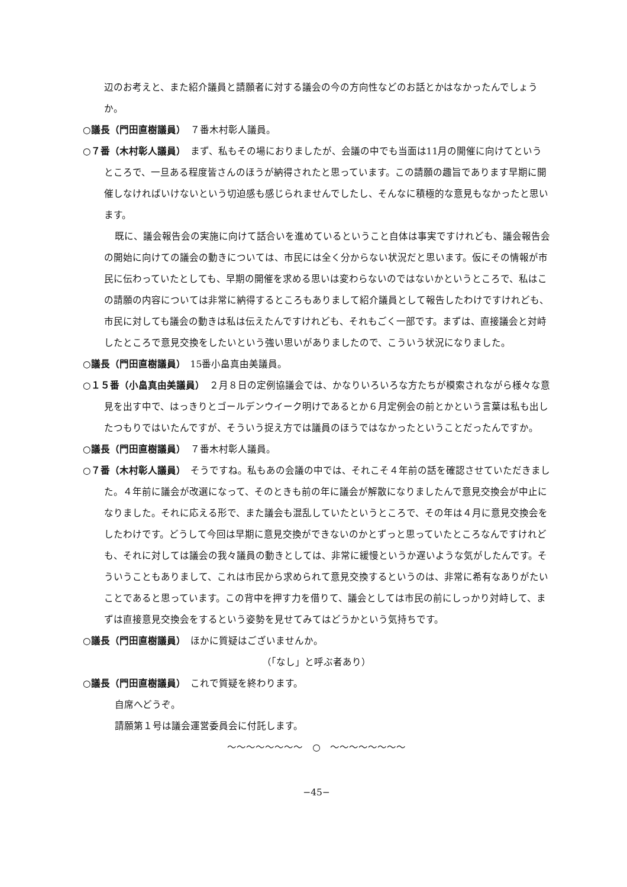辺のお考えと、また紹介議員と請願者に対する議会の今の方向性などのお話とかはなかったんでしょうか。
○議長（門田直樹議員）　７番木村彰人議員。
○７番（木村彰人議員）　まず、私もその場におりましたが、会議の中でも当面は11月の開催に向けてというところで、一旦ある程度皆さんのほうが納得されたと思っています。この請願の趣旨であります早期に開催しなければいけないという切迫感も感じられませんでしたし、そんなに積極的な意見もなかったと思います。
既に、議会報告会の実施に向けて話合いを進めているということ自体は事実ですけれども、議会報告会の開始に向けての議会の動きについては、市民には全く分からない状況だと思います。仮にその情報が市民に伝わっていたとしても、早期の開催を求める思いは変わらないのではないかというところで、私はこの請願の内容については非常に納得するところもありまして紹介議員として報告したわけですけれども、市民に対しても議会の動きは私は伝えたんですけれども、それもごく一部です。まずは、直接議会と対峙したところで意見交換をしたいという強い思いがありましたので、こういう状況になりました。
○議長（門田直樹議員）　15番小畠真由美議員。
○１５番（小畠真由美議員）　２月８日の定例協議会では、かなりいろいろな方たちが模索されながら様々な意見を出す中で、はっきりとゴールデンウイーク明けであるとか６月定例会の前とかという言葉は私も出したつもりではいたんですが、そういう捉え方では議員のほうではなかったということだったんですか。
○議長（門田直樹議員）　７番木村彰人議員。
○７番（木村彰人議員）　そうですね。私もあの会議の中では、それこそ４年前の話を確認させていただきました。４年前に議会が改選になって、そのときも前の年に議会が解散になりましたんで意見交換会が中止になりました。それに応える形で、また議会も混乱していたというところで、その年は４月に意見交換会をしたわけです。どうして今回は早期に意見交換ができないのかとずっと思っていたところなんですけれども、それに対しては議会の我々議員の動きとしては、非常に緩慢というか遅いような気がしたんです。そういうこともありまして、これは市民から求められて意見交換するというのは、非常に希有なありがたいことであると思っています。この背中を押す力を借りて、議会としては市民の前にしっかり対峙して、まずは直接意見交換会をするという姿勢を見せてみてはどうかという気持ちです。
○議長（門田直樹議員）　ほかに質疑はございませんか。
（「なし」と呼ぶ者あり）
○議長（門田直樹議員）　これで質疑を終わります。
自席へどうぞ。
請願第１号は議会運営委員会に付託します。
〜〜〜〜〜〜〜〜　○　〜〜〜〜〜〜〜〜
−45−